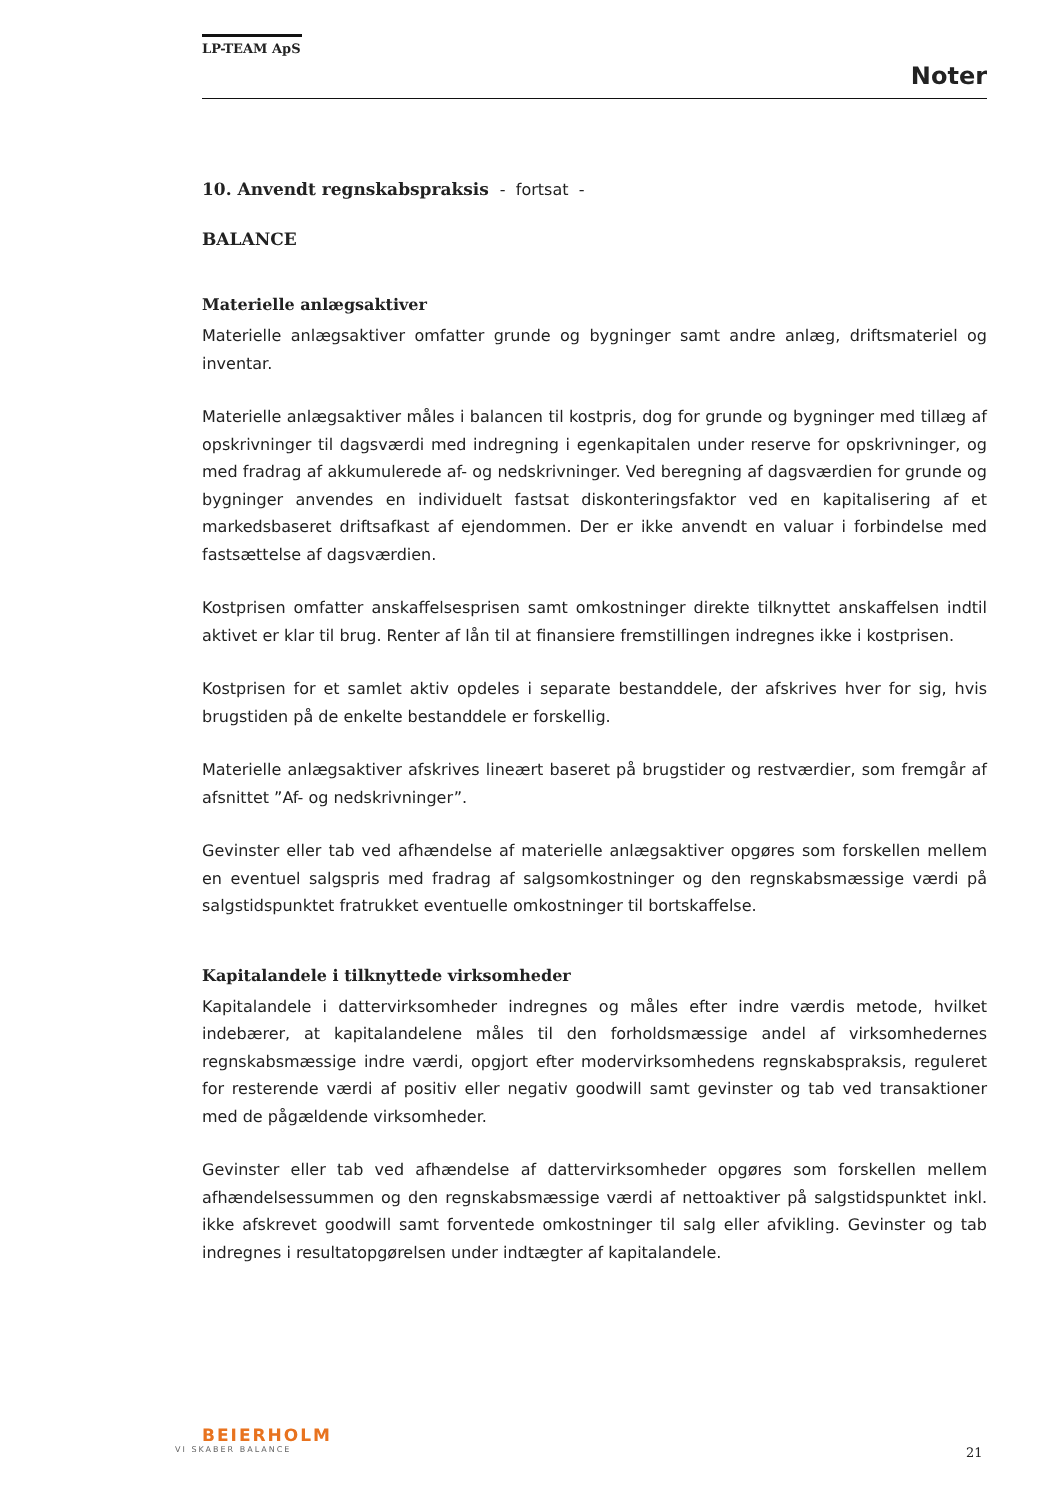LP-TEAM ApS
Noter
10. Anvendt regnskabspraksis - fortsat -
BALANCE
Materielle anlægsaktiver
Materielle anlægsaktiver omfatter grunde og bygninger samt andre anlæg, driftsmateriel og inventar.
Materielle anlægsaktiver måles i balancen til kostpris, dog for grunde og bygninger med tillæg af opskrivninger til dagsværdi med indregning i egenkapitalen under reserve for opskrivninger, og med fradrag af akkumulerede af- og nedskrivninger. Ved beregning af dagsværdien for grunde og bygninger anvendes en individuelt fastsat diskonteringsfaktor ved en kapitalisering af et markedsbaseret driftsafkast af ejendommen. Der er ikke anvendt en valuar i forbindelse med fastsættelse af dagsværdien.
Kostprisen omfatter anskaffelsesprisen samt omkostninger direkte tilknyttet anskaffelsen indtil aktivet er klar til brug. Renter af lån til at finansiere fremstillingen indregnes ikke i kostprisen.
Kostprisen for et samlet aktiv opdeles i separate bestanddele, der afskrives hver for sig, hvis brugstiden på de enkelte bestanddele er forskellig.
Materielle anlægsaktiver afskrives lineært baseret på brugstider og restværdier, som fremgår af afsnittet ”Af- og nedskrivninger”.
Gevinster eller tab ved afhændelse af materielle anlægsaktiver opgøres som forskellen mellem en eventuel salgspris med fradrag af salgsomkostninger og den regnskabsmæssige værdi på salgstidspunktet fratrukket eventuelle omkostninger til bortskaffelse.
Kapitalandele i tilknyttede virksomheder
Kapitalandele i dattervirksomheder indregnes og måles efter indre værdis metode, hvilket indebærer, at kapitalandelene måles til den forholdsmæssige andel af virksomhedernes regnskabsmæssige indre værdi, opgjort efter modervirksomhedens regnskabspraksis, reguleret for resterende værdi af positiv eller negativ goodwill samt gevinster og tab ved transaktioner med de pågældende virksomheder.
Gevinster eller tab ved afhændelse af dattervirksomheder opgøres som forskellen mellem afhændelsessummen og den regnskabsmæssige værdi af nettoaktiver på salgstidspunktet inkl. ikke afskrevet goodwill samt forventede omkostninger til salg eller afvikling. Gevinster og tab indregnes i resultatopgørelsen under indtægter af kapitalandele.
BEIERHOLM
VI SKABER BALANCE
21